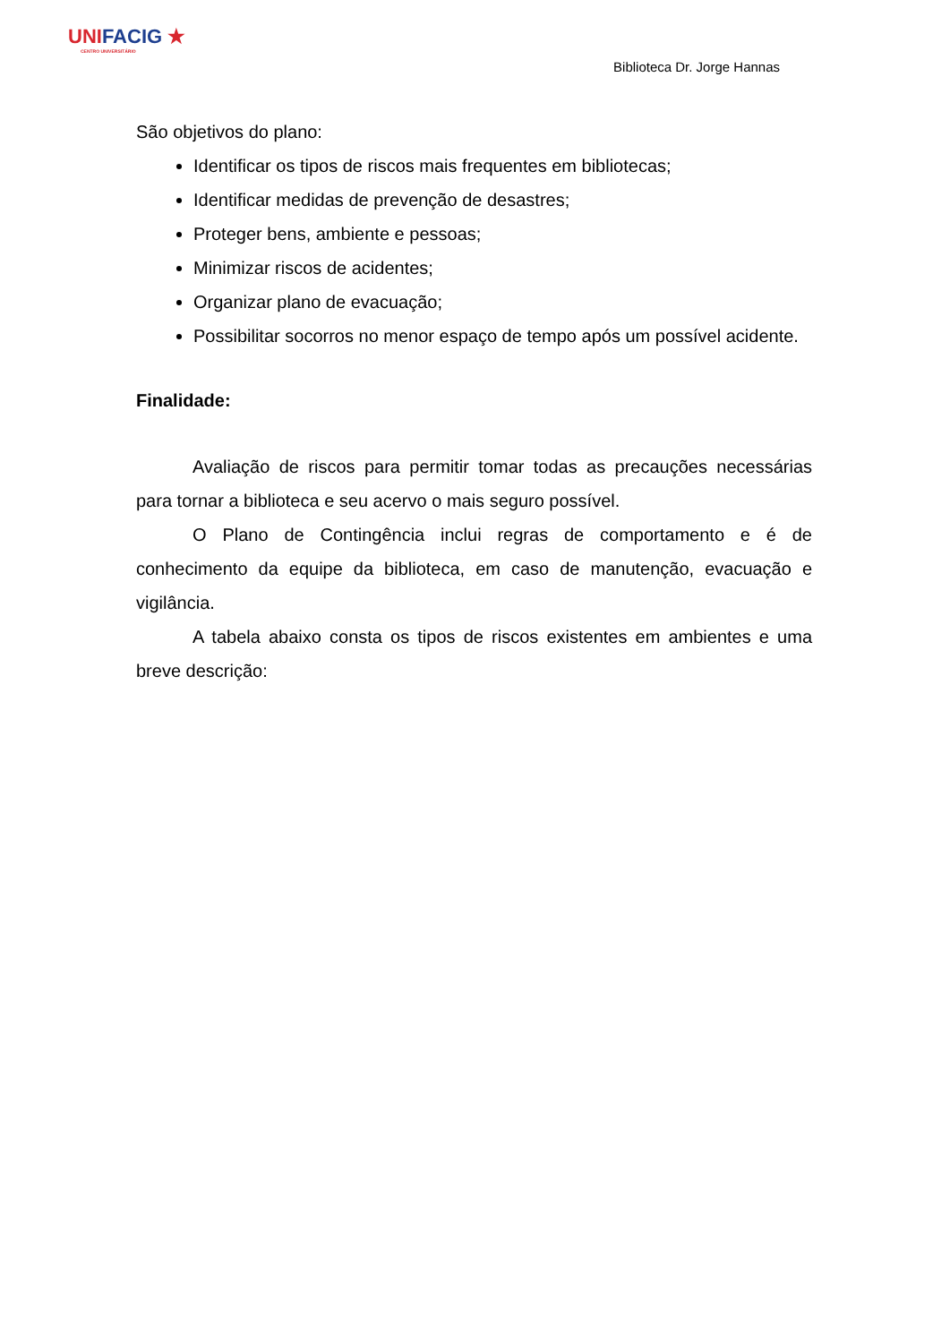UNIFACIG ★
CENTRO UNIVERSITÁRIO
Biblioteca Dr. Jorge Hannas
São objetivos do plano:
Identificar os tipos de riscos mais frequentes em bibliotecas;
Identificar medidas de prevenção de desastres;
Proteger bens, ambiente e pessoas;
Minimizar riscos de acidentes;
Organizar plano de evacuação;
Possibilitar socorros no menor espaço de tempo após um possível acidente.
Finalidade:
Avaliação de riscos para permitir tomar todas as precauções necessárias para tornar a biblioteca e seu acervo o mais seguro possível.
O Plano de Contingência inclui regras de comportamento e é de conhecimento da equipe da biblioteca, em caso de manutenção, evacuação e vigilância.
A tabela abaixo consta os tipos de riscos existentes em ambientes e uma breve descrição: